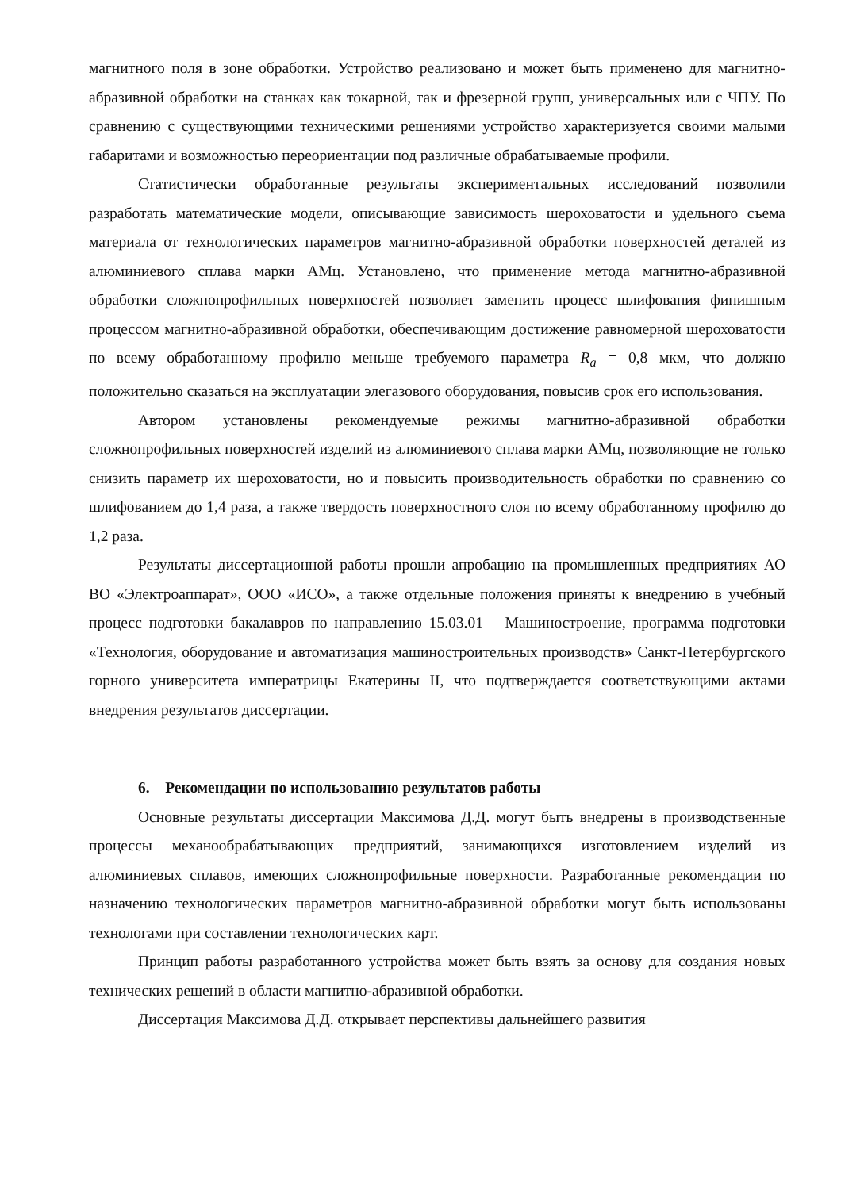магнитного поля в зоне обработки. Устройство реализовано и может быть применено для магнитно-абразивной обработки на станках как токарной, так и фрезерной групп, универсальных или с ЧПУ. По сравнению с существующими техническими решениями устройство характеризуется своими малыми габаритами и возможностью переориентации под различные обрабатываемые профили.
Статистически обработанные результаты экспериментальных исследований позволили разработать математические модели, описывающие зависимость шероховатости и удельного съема материала от технологических параметров магнитно-абразивной обработки поверхностей деталей из алюминиевого сплава марки АМц. Установлено, что применение метода магнитно-абразивной обработки сложнопрофильных поверхностей позволяет заменить процесс шлифования финишным процессом магнитно-абразивной обработки, обеспечивающим достижение равномерной шероховатости по всему обработанному профилю меньше требуемого параметра R<sub>a</sub> = 0,8 мкм, что должно положительно сказаться на эксплуатации элегазового оборудования, повысив срок его использования.
Автором установлены рекомендуемые режимы магнитно-абразивной обработки сложнопрофильных поверхностей изделий из алюминиевого сплава марки АМц, позволяющие не только снизить параметр их шероховатости, но и повысить производительность обработки по сравнению со шлифованием до 1,4 раза, а также твердость поверхностного слоя по всему обработанному профилю до 1,2 раза.
Результаты диссертационной работы прошли апробацию на промышленных предприятиях АО ВО «Электроаппарат», ООО «ИСО», а также отдельные положения приняты к внедрению в учебный процесс подготовки бакалавров по направлению 15.03.01 – Машиностроение, программа подготовки «Технология, оборудование и автоматизация машиностроительных производств» Санкт-Петербургского горного университета императрицы Екатерины II, что подтверждается соответствующими актами внедрения результатов диссертации.
6. Рекомендации по использованию результатов работы
Основные результаты диссертации Максимова Д.Д. могут быть внедрены в производственные процессы механообрабатывающих предприятий, занимающихся изготовлением изделий из алюминиевых сплавов, имеющих сложнопрофильные поверхности. Разработанные рекомендации по назначению технологических параметров магнитно-абразивной обработки могут быть использованы технологами при составлении технологических карт.
Принцип работы разработанного устройства может быть взять за основу для создания новых технических решений в области магнитно-абразивной обработки.
Диссертация Максимова Д.Д. открывает перспективы дальнейшего развития